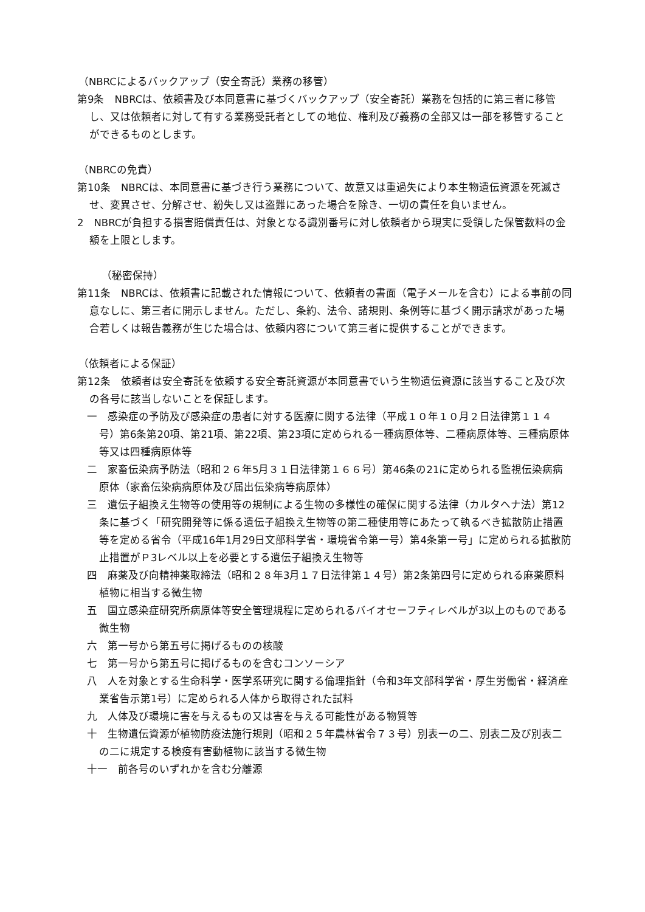（NBRCによるバックアップ（安全寄託）業務の移管）
第9条　NBRCは、依頼書及び本同意書に基づくバックアップ（安全寄託）業務を包括的に第三者に移管し、又は依頼者に対して有する業務受託者としての地位、権利及び義務の全部又は一部を移管することができるものとします。
（NBRCの免責）
第10条　NBRCは、本同意書に基づき行う業務について、故意又は重過失により本生物遺伝資源を死滅させ、変異させ、分解させ、紛失し又は盗難にあった場合を除き、一切の責任を負いません。
2　NBRCが負担する損害賠償責任は、対象となる識別番号に対し依頼者から現実に受領した保管数料の金額を上限とします。
（秘密保持）
第11条　NBRCは、依頼書に記載された情報について、依頼者の書面（電子メールを含む）による事前の同意なしに、第三者に開示しません。ただし、条約、法令、諸規則、条例等に基づく開示請求があった場合若しくは報告義務が生じた場合は、依頼内容について第三者に提供することができます。
（依頼者による保証）
第12条　依頼者は安全寄託を依頼する安全寄託資源が本同意書でいう生物遺伝資源に該当すること及び次の各号に該当しないことを保証します。
一　感染症の予防及び感染症の患者に対する医療に関する法律（平成１０年１０月２日法律第１１４号）第6条第20項、第21項、第22項、第23項に定められる一種病原体等、二種病原体等、三種病原体等又は四種病原体等
二　家畜伝染病予防法（昭和２６年5月３１日法律第１６６号）第46条の21に定められる監視伝染病病原体（家畜伝染病病原体及び届出伝染病等病原体）
三　遺伝子組換え生物等の使用等の規制による生物の多様性の確保に関する法律（カルタヘナ法）第12条に基づく「研究開発等に係る遺伝子組換え生物等の第二種使用等にあたって執るべき拡散防止措置等を定める省令（平成16年1月29日文部科学省・環境省令第一号）第4条第一号」に定められる拡散防止措置がＰ3レベル以上を必要とする遺伝子組換え生物等
四　麻薬及び向精神薬取締法（昭和２８年3月１７日法律第１４号）第2条第四号に定められる麻薬原料植物に相当する微生物
五　国立感染症研究所病原体等安全管理規程に定められるバイオセーフティレベルが3以上のものである微生物
六　第一号から第五号に掲げるものの核酸
七　第一号から第五号に掲げるものを含むコンソーシア
八　人を対象とする生命科学・医学系研究に関する倫理指針（令和3年文部科学省・厚生労働省・経済産業省告示第1号）に定められる人体から取得された試料
九　人体及び環境に害を与えるもの又は害を与える可能性がある物質等
十　生物遺伝資源が植物防疫法施行規則（昭和２５年農林省令７３号）別表一の二、別表二及び別表二の二に規定する検疫有害動植物に該当する微生物
十一　前各号のいずれかを含む分離源